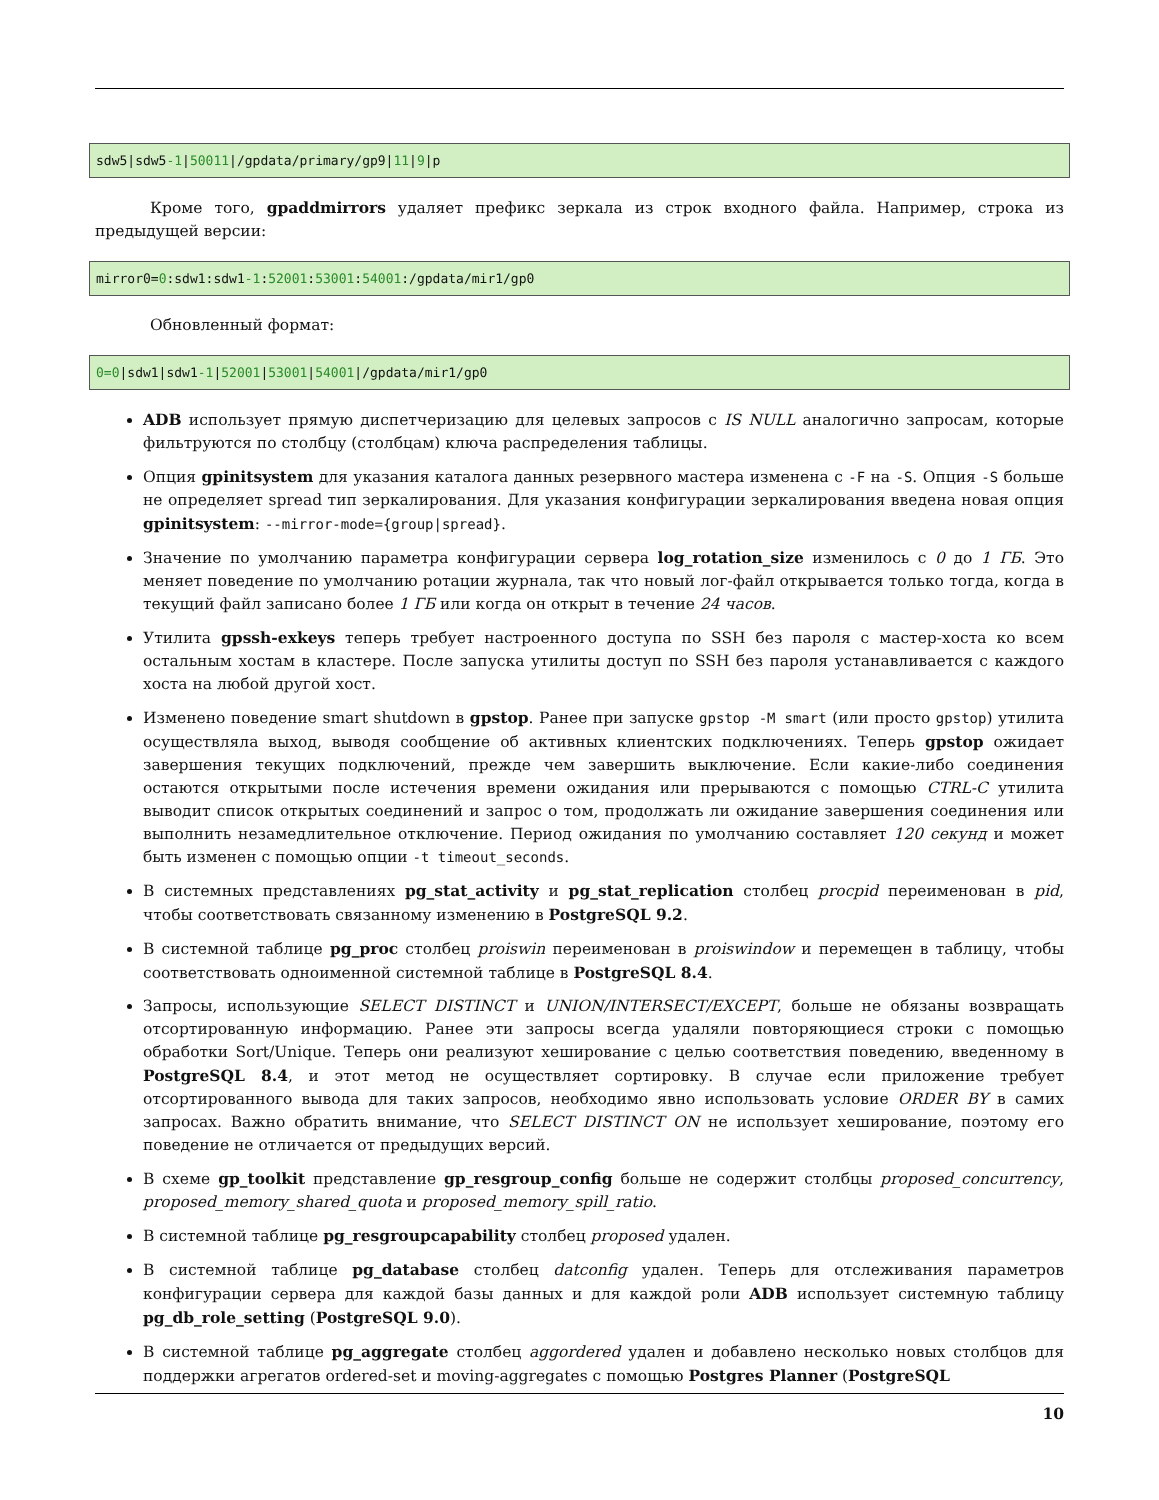sdw5|sdw5-1|50011|/gpdata/primary/gp9|11|9|p
Кроме того, gpaddmirrors удаляет префикс зеркала из строк входного файла. Например, строка из предыдущей версии:
mirror0=0:sdw1:sdw1-1:52001:53001:54001:/gpdata/mir1/gp0
Обновленный формат:
0=0|sdw1|sdw1-1|52001|53001|54001|/gpdata/mir1/gp0
ADB использует прямую диспетчеризацию для целевых запросов с IS NULL аналогично запросам, которые фильтруются по столбцу (столбцам) ключа распределения таблицы.
Опция gpinitsystem для указания каталога данных резервного мастера изменена с -F на -S. Опция -S больше не определяет spread тип зеркалирования. Для указания конфигурации зеркалирования введена новая опция gpinitsystem: --mirror-mode={group|spread}.
Значение по умолчанию параметра конфигурации сервера log_rotation_size изменилось с 0 до 1 ГБ. Это меняет поведение по умолчанию ротации журнала, так что новый лог-файл открывается только тогда, когда в текущий файл записано более 1 ГБ или когда он открыт в течение 24 часов.
Утилита gpssh-exkeys теперь требует настроенного доступа по SSH без пароля с мастер-хоста ко всем остальным хостам в кластере. После запуска утилиты доступ по SSH без пароля устанавливается с каждого хоста на любой другой хост.
Изменено поведение smart shutdown в gpstop. Ранее при запуске gpstop -M smart (или просто gpstop) утилита осуществляла выход, выводя сообщение об активных клиентских подключениях. Теперь gpstop ожидает завершения текущих подключений, прежде чем завершить выключение. Если какие-либо соединения остаются открытыми после истечения времени ожидания или прерываются с помощью CTRL-C утилита выводит список открытых соединений и запрос о том, продолжать ли ожидание завершения соединения или выполнить незамедлительное отключение. Период ожидания по умолчанию составляет 120 секунд и может быть изменен с помощью опции -t timeout_seconds.
В системных представлениях pg_stat_activity и pg_stat_replication столбец procpid переименован в pid, чтобы соответствовать связанному изменению в PostgreSQL 9.2.
В системной таблице pg_proc столбец proiswin переименован в proiswindow и перемещен в таблицу, чтобы соответствовать одноименной системной таблице в PostgreSQL 8.4.
Запросы, использующие SELECT DISTINCT и UNION/INTERSECT/EXCEPT, больше не обязаны возвращать отсортированную информацию. Ранее эти запросы всегда удаляли повторяющиеся строки с помощью обработки Sort/Unique. Теперь они реализуют хеширование с целью соответствия поведению, введенному в PostgreSQL 8.4, и этот метод не осуществляет сортировку. В случае если приложение требует отсортированного вывода для таких запросов, необходимо явно использовать условие ORDER BY в самих запросах. Важно обратить внимание, что SELECT DISTINCT ON не использует хеширование, поэтому его поведение не отличается от предыдущих версий.
В схеме gp_toolkit представление gp_resgroup_config больше не содержит столбцы proposed_concurrency, proposed_memory_shared_quota и proposed_memory_spill_ratio.
В системной таблице pg_resgroupcapability столбец proposed удален.
В системной таблице pg_database столбец datconfig удален. Теперь для отслеживания параметров конфигурации сервера для каждой базы данных и для каждой роли ADB использует системную таблицу pg_db_role_setting (PostgreSQL 9.0).
В системной таблице pg_aggregate столбец aggordered удален и добавлено несколько новых столбцов для поддержки агрегатов ordered-set и moving-aggregates с помощью Postgres Planner (PostgreSQL
10